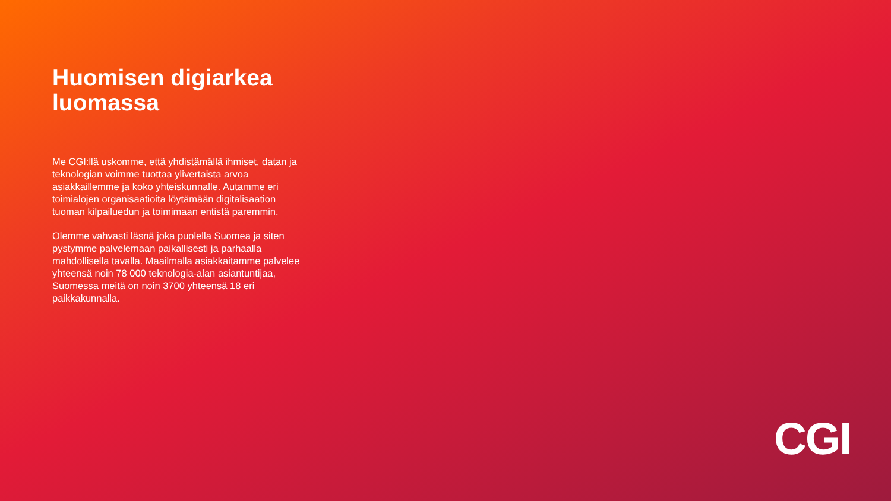Huomisen digiarkea luomassa
Me CGI:llä uskomme, että yhdistämällä ihmiset, datan ja teknologian voimme tuottaa ylivertaista arvoa asiakkaillemme ja koko yhteiskunnalle. Autamme eri toimialojen organisaatioita löytämään digitalisaation tuoman kilpailuedun ja toimimaan entistä paremmin.
Olemme vahvasti läsnä joka puolella Suomea ja siten pystymme palvelemaan paikallisesti ja parhaalla mahdollisella tavalla. Maailmalla asiakkaitamme palvelee yhteensä noin 78 000 teknologia-alan asiantuntijaa, Suomessa meitä on noin 3700 yhteensä 18 eri paikkakunnalla.
CGI